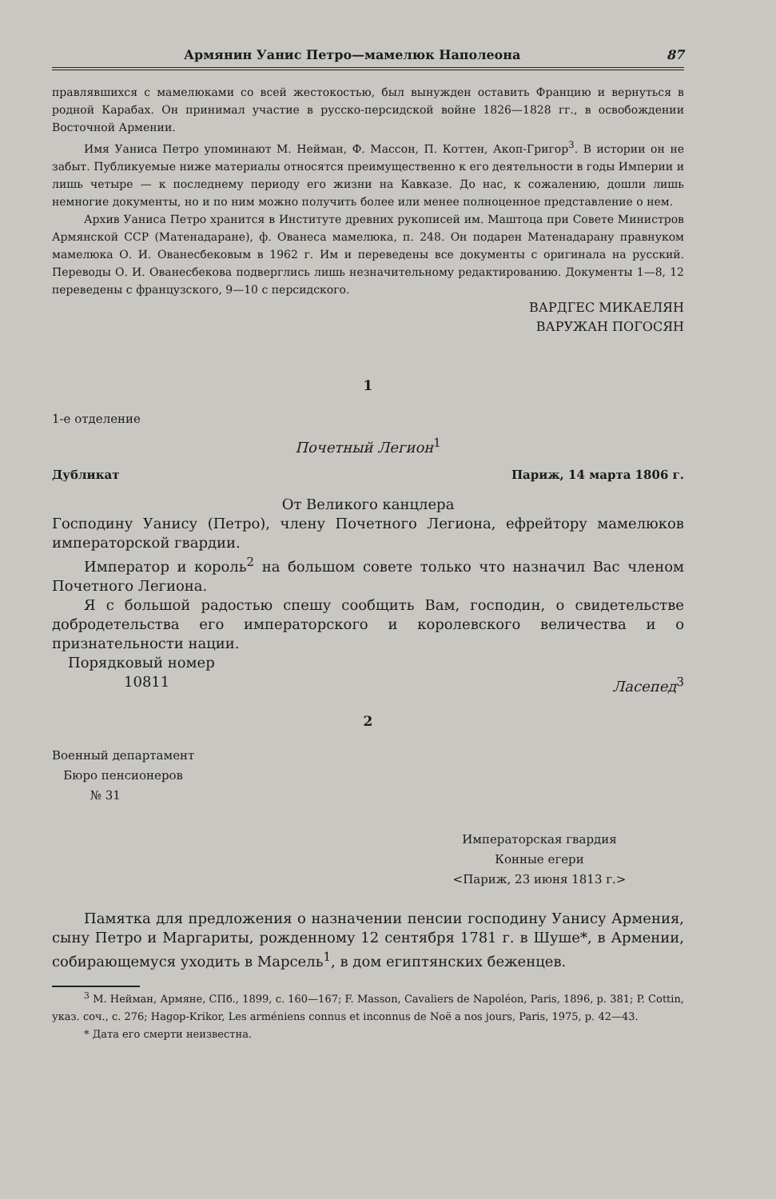Армянин Уанис Петро—мамелюк Наполеона 87
правлявшихся с мамелюками со всей жестокостью, был вынужден оставить Францию и вернуться в родной Карабах. Он принимал участие в русско-персидской войне 1826—1828 гг., в освобождении Восточной Армении.
Имя Уаниса Петро упоминают М. Нейман, Ф. Массон, П. Коттен, Акоп-Григор<sup>3</sup>. В истории он не забыт. Публикуемые ниже материалы относятся преимущественно к его деятельности в годы Империи и лишь четыре — к последнему периоду его жизни на Кавказе. До нас, к сожалению, дошли лишь немногие документы, но и по ним можно получить более или менее полноценное представление о нем.
Архив Уаниса Петро хранится в Институте древних рукописей им. Маштоца при Совете Министров Армянской ССР (Матенадаране), ф. Ованеса мамелюка, п. 248. Он подарен Матенадарану правнуком мамелюка О. И. Ованесбековым в 1962 г. Им и переведены все документы с оригинала на русский. Переводы О. И. Ованесбекова подверглись лишь незначительному редактированию. Документы 1—8, 12 переведены с французского, 9—10 с персидского.
ВАРДГЕС МИКАЕЛЯН
ВАРУЖАН ПОГОСЯН
1
1-е отделение
Почетный Легион<sup>1</sup>
Дубликат Париж, 14 марта 1806 г.
От Великого канцлера
Господину Уанису (Петро), члену Почетного Легиона, ефрейтору мамелюков императорской гвардии.
Император и король<sup>2</sup> на большом совете только что назначил Вас членом Почетного Легиона.
Я с большой радостью спешу сообщить Вам, господин, о свидетельстве добродетельства его императорского и королевского величества и о признательности нации.
Порядковый номер
10811 Ласепед<sup>3</sup>
2
Военный департамент
Бюро пенсионеров
№ 31
Императорская гвардия
Конные егери
<Париж, 23 июня 1813 г.>
Памятка для предложения о назначении пенсии господину Уанису Армения, сыну Петро и Маргариты, рожденному 12 сентября 1781 г. в Шуше*, в Армении, собирающемуся уходить в Марсель<sup>1</sup>, в дом египтянских беженцев.
<sup>3</sup> М. Нейман, Армяне, СПб., 1899, с. 160—167; F. Masson, Cavaliers de Napoléon, Paris, 1896, p. 381; P. Cottin, указ. соч., с. 276; Hagop-Krikor, Les arméniens connus et inconnus de Noë a nos jours, Paris, 1975, p. 42—43.
* Дата его смерти неизвестна.